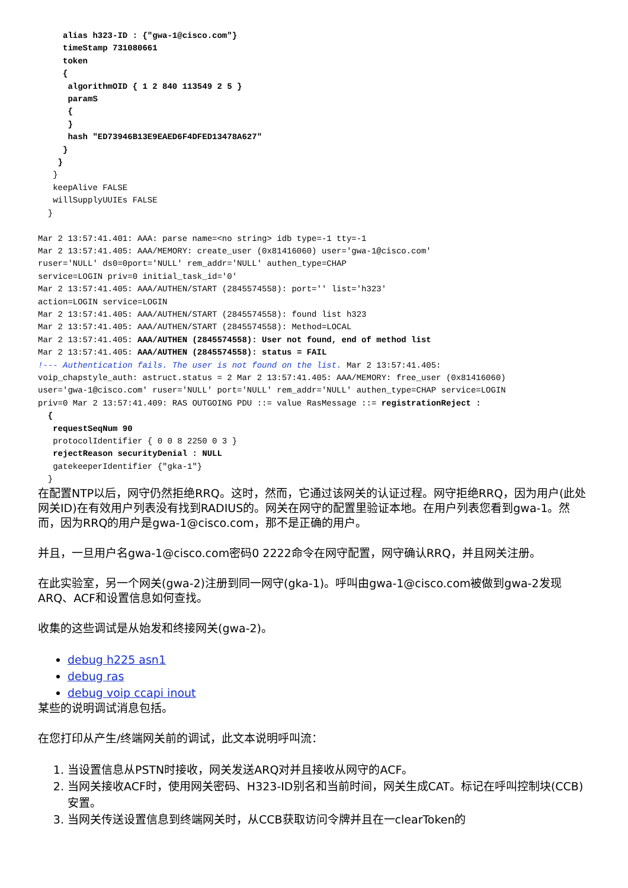alias h323-ID : {"gwa-1@cisco.com"}
     timeStamp 731080661
     token
     {
      algorithmOID { 1 2 840 113549 2 5 }
      paramS
      {
      }
      hash "ED73946B13E9EAED6F4DFED13478A627"
     }
    }
   }
   keepAlive FALSE
   willSupplyUUIEs FALSE
  }

Mar 2 13:57:41.401: AAA: parse name=<no string> idb type=-1 tty=-1
Mar 2 13:57:41.405: AAA/MEMORY: create_user (0x81416060) user='gwa-1@cisco.com'
ruser='NULL' ds0=0port='NULL' rem_addr='NULL' authen_type=CHAP
service=LOGIN priv=0 initial_task_id='0'
Mar 2 13:57:41.405: AAA/AUTHEN/START (2845574558): port='' list='h323'
action=LOGIN service=LOGIN
Mar 2 13:57:41.405: AAA/AUTHEN/START (2845574558): found list h323
Mar 2 13:57:41.405: AAA/AUTHEN/START (2845574558): Method=LOCAL
Mar 2 13:57:41.405: AAA/AUTHEN (2845574558): User not found, end of method list
Mar 2 13:57:41.405: AAA/AUTHEN (2845574558): status = FAIL
!--- Authentication fails. The user is not found on the list. Mar 2 13:57:41.405:
voip_chapstyle_auth: astruct.status = 2 Mar 2 13:57:41.405: AAA/MEMORY: free_user (0x81416060)
user='gwa-1@cisco.com' ruser='NULL' port='NULL' rem_addr='NULL' authen_type=CHAP service=LOGIN
priv=0 Mar 2 13:57:41.409: RAS OUTGOING PDU ::= value RasMessage ::= registrationReject :
  {
   requestSeqNum 90
   protocolIdentifier { 0 0 8 2250 0 3 }
   rejectReason securityDenial : NULL
   gatekeeperIdentifier {"gka-1"}
  }
在配置NTP以后，网守仍然拒绝RRQ。这时，然而，它通过该网关的认证过程。网守拒绝RRQ，因为用户(此处网关ID)在有效用户列表没有找到RADIUS的。网关在网守的配置里验证本地。在用户列表您看到gwa-1。然而，因为RRQ的用户是gwa-1@cisco.com，那不是正确的用户。
并且，一旦用户名gwa-1@cisco.com密码0 2222命令在网守配置，网守确认RRQ，并且网关注册。
在此实验室，另一个网关(gwa-2)注册到同一网守(gka-1)。呼叫由gwa-1@cisco.com被做到gwa-2发现ARQ、ACF和设置信息如何查找。
收集的这些调试是从始发和终接网关(gwa-2)。
debug h225 asn1
debug ras
debug voip ccapi inout
某些的说明调试消息包括。
在您打印从产生/终端网关前的调试，此文本说明呼叫流：
1. 当设置信息从PSTN时接收，网关发送ARQ对并且接收从网守的ACF。
2. 当网关接收ACF时，使用网关密码、H323-ID别名和当前时间，网关生成CAT。标记在呼叫控制块(CCB)安置。
3. 当网关传送设置信息到终端网关时，从CCB获取访问令牌并且在一clearToken的